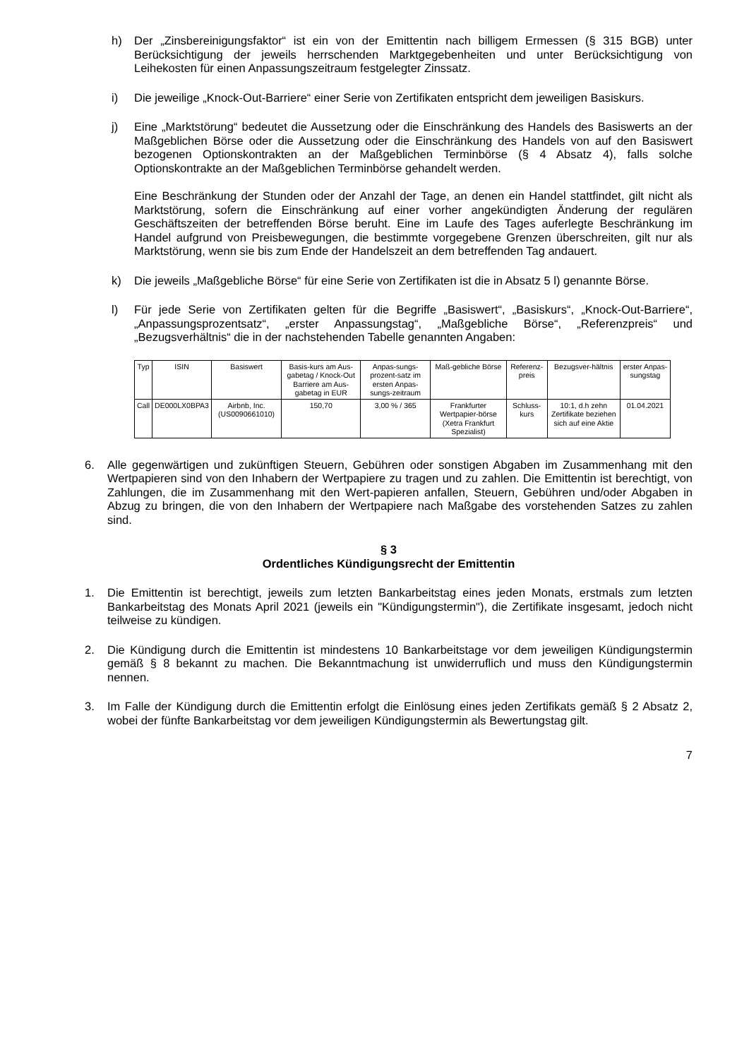h) Der „Zinsbereinigungsfaktor“ ist ein von der Emittentin nach billigem Ermessen (§ 315 BGB) unter Berücksichtigung der jeweils herrschenden Marktgegebenheiten und unter Berücksichtigung von Leihekosten für einen Anpassungszeitraum festgelegter Zinssatz.
i) Die jeweilige „Knock-Out-Barriere“ einer Serie von Zertifikaten entspricht dem jeweiligen Basiskurs.
j) Eine „Marktstörung“ bedeutet die Aussetzung oder die Einschränkung des Handels des Basiswerts an der Maßgeblichen Börse oder die Aussetzung oder die Einschränkung des Handels von auf den Basiswert bezogenen Optionskontrakten an der Maßgeblichen Terminbörse (§ 4 Absatz 4), falls solche Optionskontrakte an der Maßgeblichen Terminbörse gehandelt werden.
Eine Beschränkung der Stunden oder der Anzahl der Tage, an denen ein Handel stattfindet, gilt nicht als Marktstörung, sofern die Einschränkung auf einer vorher angekündigten Änderung der regulären Geschäftszeiten der betreffenden Börse beruht. Eine im Laufe des Tages auferlegte Beschränkung im Handel aufgrund von Preisbewegungen, die bestimmte vorgegebene Grenzen überschreiten, gilt nur als Marktstörung, wenn sie bis zum Ende der Handelszeit an dem betreffenden Tag andauert.
k) Die jeweils „Maßgebliche Börse“ für eine Serie von Zertifikaten ist die in Absatz 5 l) genannte Börse.
l) Für jede Serie von Zertifikaten gelten für die Begriffe „Basiswert“, „Basiskurs“, „Knock-Out-Barriere“, „Anpassungsprozentsatz“, „erster Anpassungstag“, „Maßgebliche Börse“, „Referenzpreis“ und „Bezugsverhältnis“ die in der nachstehenden Tabelle genannten Angaben:
| Typ | ISIN | Basiswert | Basis-kurs am Aus-gabetag / Knock-Out Barriere am Aus-gabetag in EUR | Anpas-sungs-prozent-satz im ersten Anpas-sungs-zeitraum | Maß-gebliche Börse | Referenz-preis | Bezugsver-hältnis | erster Anpas-sungstag |
| --- | --- | --- | --- | --- | --- | --- | --- | --- |
| Call | DE000LX0BPA3 | Airbnb, Inc. (US0090661010) | 150,70 | 3,00 % / 365 | Frankfurter Wertpapier-börse (Xetra Frankfurt Spezialist) | Schluss-kurs | 10:1, d.h zehn Zertifikate beziehen sich auf eine Aktie | 01.04.2021 |
6. Alle gegenwärtigen und zukünftigen Steuern, Gebühren oder sonstigen Abgaben im Zusammenhang mit den Wertpapieren sind von den Inhabern der Wertpapiere zu tragen und zu zahlen. Die Emittentin ist berechtigt, von Zahlungen, die im Zusammenhang mit den Wert-papieren anfallen, Steuern, Gebühren und/oder Abgaben in Abzug zu bringen, die von den Inhabern der Wertpapiere nach Maßgabe des vorstehenden Satzes zu zahlen sind.
§ 3
Ordentliches Kündigungsrecht der Emittentin
1. Die Emittentin ist berechtigt, jeweils zum letzten Bankarbeitstag eines jeden Monats, erstmals zum letzten Bankarbeitstag des Monats April 2021 (jeweils ein "Kündigungstermin"), die Zertifikate insgesamt, jedoch nicht teilweise zu kündigen.
2. Die Kündigung durch die Emittentin ist mindestens 10 Bankarbeitstage vor dem jeweiligen Kündigungstermin gemäß § 8 bekannt zu machen. Die Bekanntmachung ist unwiderruflich und muss den Kündigungstermin nennen.
3. Im Falle der Kündigung durch die Emittentin erfolgt die Einlösung eines jeden Zertifikats gemäß § 2 Absatz 2, wobei der fünfte Bankarbeitstag vor dem jeweiligen Kündigungstermin als Bewertungstag gilt.
7